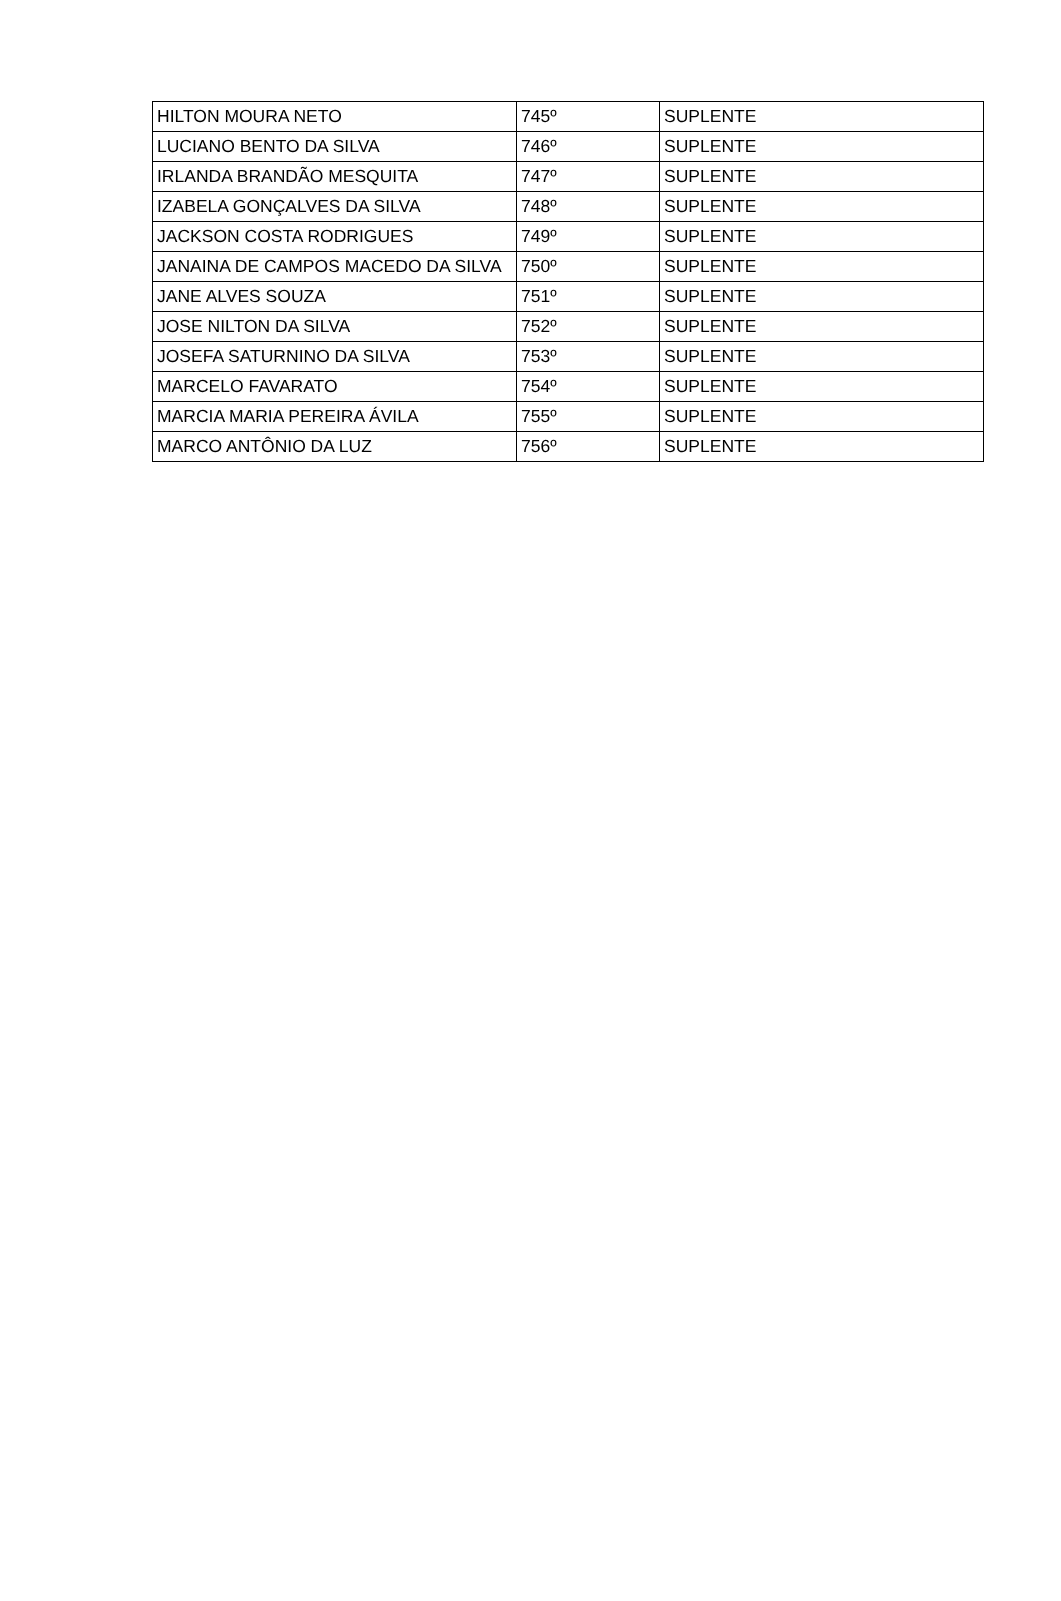| HILTON MOURA NETO | 745º | SUPLENTE |
| LUCIANO BENTO DA SILVA | 746º | SUPLENTE |
| IRLANDA BRANDÃO MESQUITA | 747º | SUPLENTE |
| IZABELA GONÇALVES DA SILVA | 748º | SUPLENTE |
| JACKSON COSTA RODRIGUES | 749º | SUPLENTE |
| JANAINA DE CAMPOS MACEDO DA SILVA | 750º | SUPLENTE |
| JANE ALVES SOUZA | 751º | SUPLENTE |
| JOSE NILTON DA SILVA | 752º | SUPLENTE |
| JOSEFA SATURNINO DA SILVA | 753º | SUPLENTE |
| MARCELO FAVARATO | 754º | SUPLENTE |
| MARCIA MARIA PEREIRA ÁVILA | 755º | SUPLENTE |
| MARCO ANTÔNIO DA LUZ | 756º | SUPLENTE |